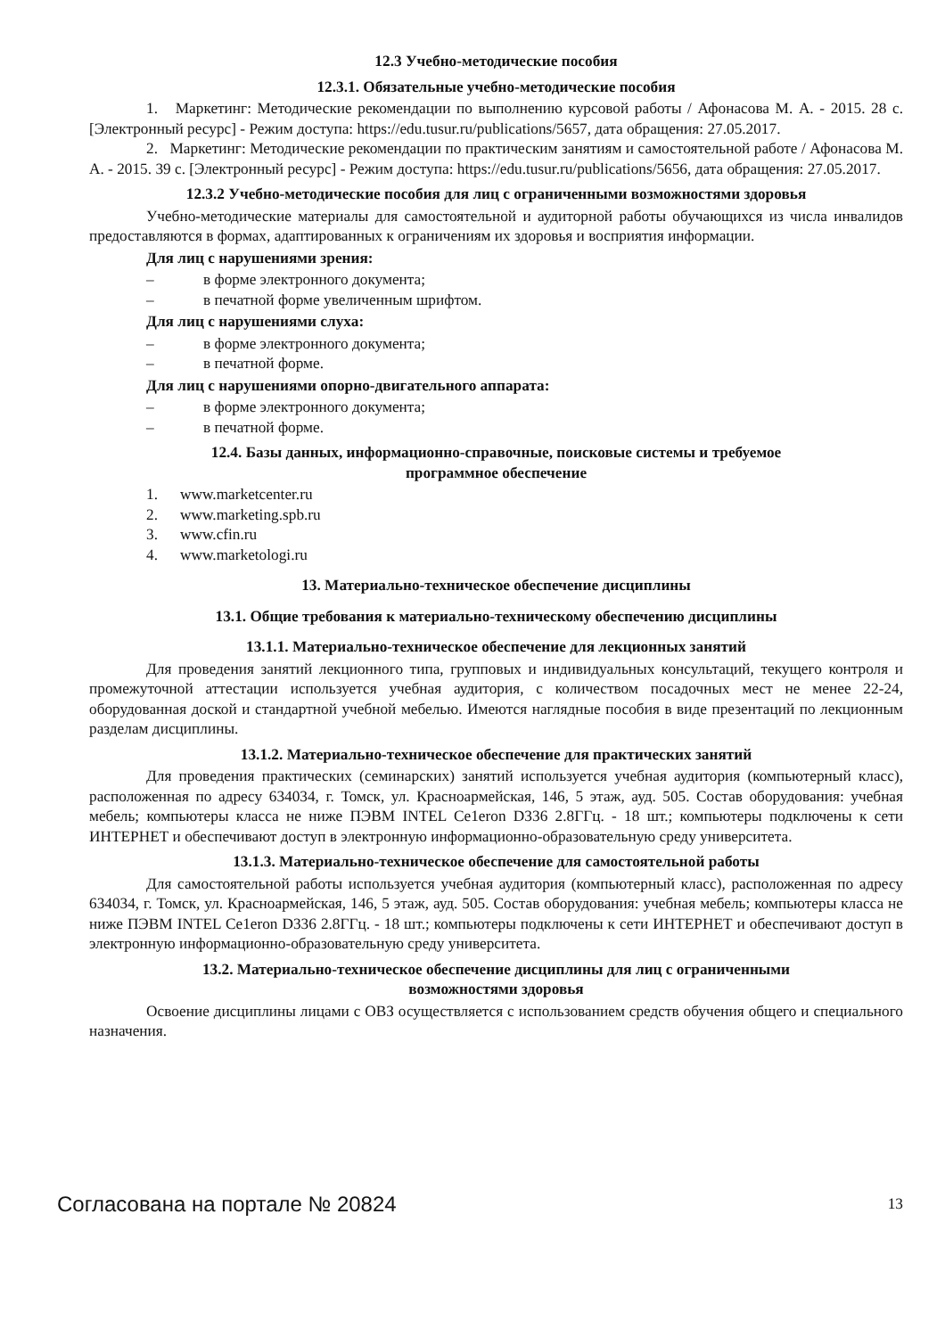12.3 Учебно-методические пособия
12.3.1. Обязательные учебно-методические пособия
1. Маркетинг: Методические рекомендации по выполнению курсовой работы / Афонасова М. А. - 2015. 28 с. [Электронный ресурс] - Режим доступа: https://edu.tusur.ru/publications/5657, дата обращения: 27.05.2017.
2. Маркетинг: Методические рекомендации по практическим занятиям и самостоятельной работе / Афонасова М. А. - 2015. 39 с. [Электронный ресурс] - Режим доступа: https://edu.tusur.ru/publications/5656, дата обращения: 27.05.2017.
12.3.2 Учебно-методические пособия для лиц с ограниченными возможностями здоровья
Учебно-методические материалы для самостоятельной и аудиторной работы обучающихся из числа инвалидов предоставляются в формах, адаптированных к ограничениям их здоровья и восприятия информации.
Для лиц с нарушениями зрения:
– в форме электронного документа;
– в печатной форме увеличенным шрифтом.
Для лиц с нарушениями слуха:
– в форме электронного документа;
– в печатной форме.
Для лиц с нарушениями опорно-двигательного аппарата:
– в форме электронного документа;
– в печатной форме.
12.4. Базы данных, информационно-справочные, поисковые системы и требуемое
программное обеспечение
1. www.marketcenter.ru
2. www.marketing.spb.ru
3. www.cfin.ru
4. www.marketologi.ru
13. Материально-техническое обеспечение дисциплины
13.1. Общие требования к материально-техническому обеспечению дисциплины
13.1.1. Материально-техническое обеспечение для лекционных занятий
Для проведения занятий лекционного типа, групповых и индивидуальных консультаций, текущего контроля и промежуточной аттестации используется учебная аудитория, с количеством посадочных мест не менее 22-24, оборудованная доской и стандартной учебной мебелью. Имеются наглядные пособия в виде презентаций по лекционным разделам дисциплины.
13.1.2. Материально-техническое обеспечение для практических занятий
Для проведения практических (семинарских) занятий используется учебная аудитория (компьютерный класс), расположенная по адресу 634034, г. Томск, ул. Красноармейская, 146, 5 этаж, ауд. 505. Состав оборудования: учебная мебель; компьютеры класса не ниже ПЭВМ INTEL Ce1eron D336 2.8ГГц. - 18 шт.; компьютеры подключены к сети ИНТЕРНЕТ и обеспечивают доступ в электронную информационно-образовательную среду университета.
13.1.3. Материально-техническое обеспечение для самостоятельной работы
Для самостоятельной работы используется учебная аудитория (компьютерный класс), расположенная по адресу 634034, г. Томск, ул. Красноармейская, 146, 5 этаж, ауд. 505. Состав оборудования: учебная мебель; компьютеры класса не ниже ПЭВМ INTEL Ce1eron D336 2.8ГГц. - 18 шт.; компьютеры подключены к сети ИНТЕРНЕТ и обеспечивают доступ в электронную информационно-образовательную среду университета.
13.2. Материально-техническое обеспечение дисциплины для лиц с ограниченными
возможностями здоровья
Освоение дисциплины лицами с ОВЗ осуществляется с использованием средств обучения общего и специального назначения.
Согласована на портале № 20824 13